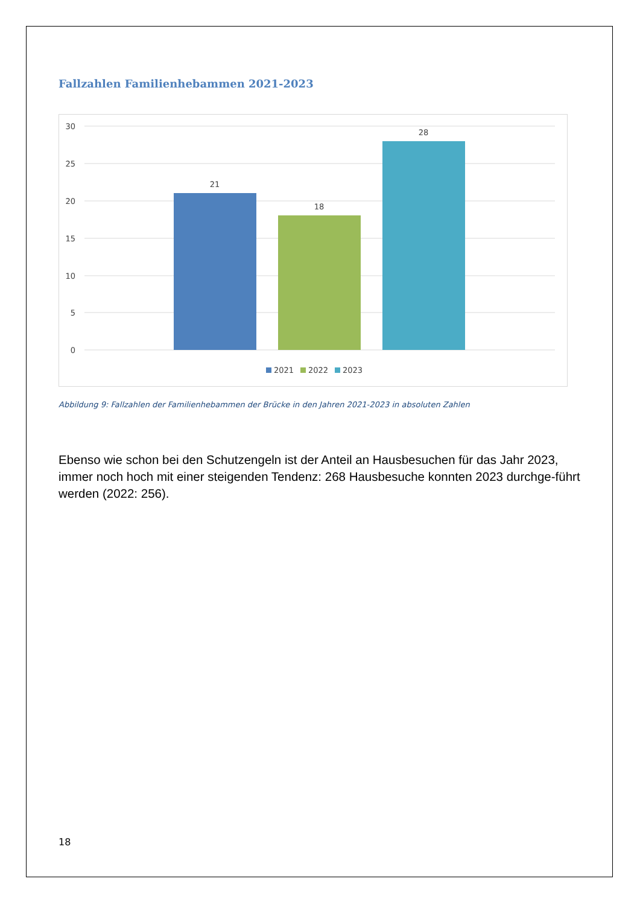Fallzahlen Familienhebammen 2021-2023
30
25
20
15
10
5
0
21
18
28
2021
2022
2023
Abbildung 9: Fallzahlen der Familienhebammen der Brücke in den Jahren 2021-2023 in absoluten Zahlen
Ebenso wie schon bei den Schutzengeln ist der Anteil an Hausbesuchen für das Jahr 2023, immer noch hoch mit einer steigenden Tendenz: 268 Hausbesuche konnten 2023 durchge-führt werden (2022: 256).
18